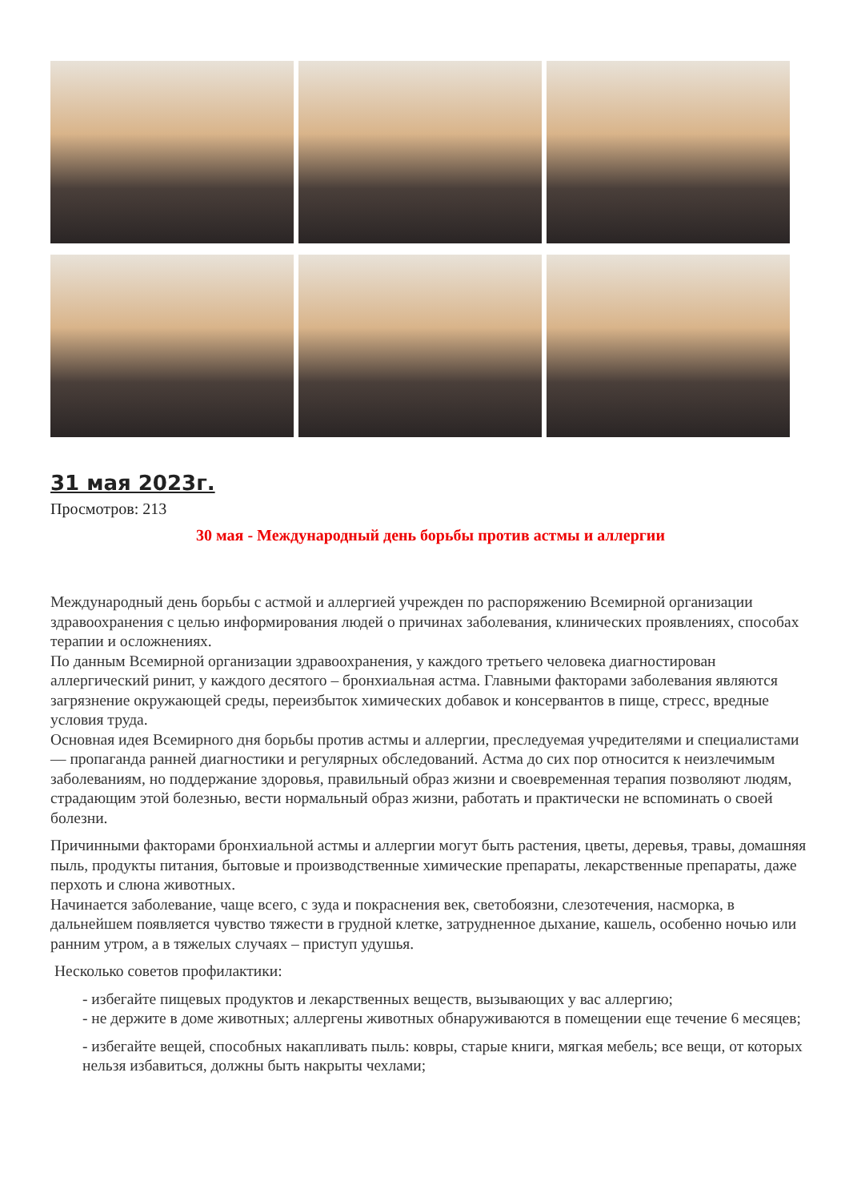31 мая 2023г.
Просмотров: 213
30 мая - Международный день борьбы против астмы и аллергии
Международный день борьбы с астмой и аллергией учрежден по распоряжению Всемирной организации здравоохранения с целью информирования людей о причинах заболевания, клинических проявлениях, способах терапии и осложнениях.
По данным Всемирной организации здравоохранения, у каждого третьего человека диагностирован аллергический ринит, у каждого десятого – бронхиальная астма. Главными факторами заболевания являются загрязнение окружающей среды, переизбыток химических добавок и консервантов в пище, стресс, вредные условия труда.
Основная идея Всемирного дня борьбы против астмы и аллергии, преследуемая учредителями и специалистами — пропаганда ранней диагностики и регулярных обследований. Астма до сих пор относится к неизлечимым заболеваниям, но поддержание здоровья, правильный образ жизни и своевременная терапия позволяют людям, страдающим этой болезнью, вести нормальный образ жизни, работать и практически не вспоминать о своей болезни.
Причинными факторами бронхиальной астмы и аллергии могут быть растения, цветы, деревья, травы, домашняя пыль, продукты питания, бытовые и производственные химические препараты, лекарственные препараты, даже перхоть и слюна животных.
Начинается заболевание, чаще всего, с зуда и покраснения век, светобоязни, слезотечения, насморка, в дальнейшем появляется чувство тяжести в грудной клетке, затрудненное дыхание, кашель, особенно ночью или ранним утром, а в тяжелых случаях – приступ удушья.
Несколько советов профилактики:
- избегайте пищевых продуктов и лекарственных веществ, вызывающих у вас аллергию;
- не держите в доме животных; аллергены животных обнаруживаются в помещении еще течение 6 месяцев;
- избегайте вещей, способных накапливать пыль: ковры, старые книги, мягкая мебель; все вещи, от которых нельзя избавиться, должны быть накрыты чехлами;